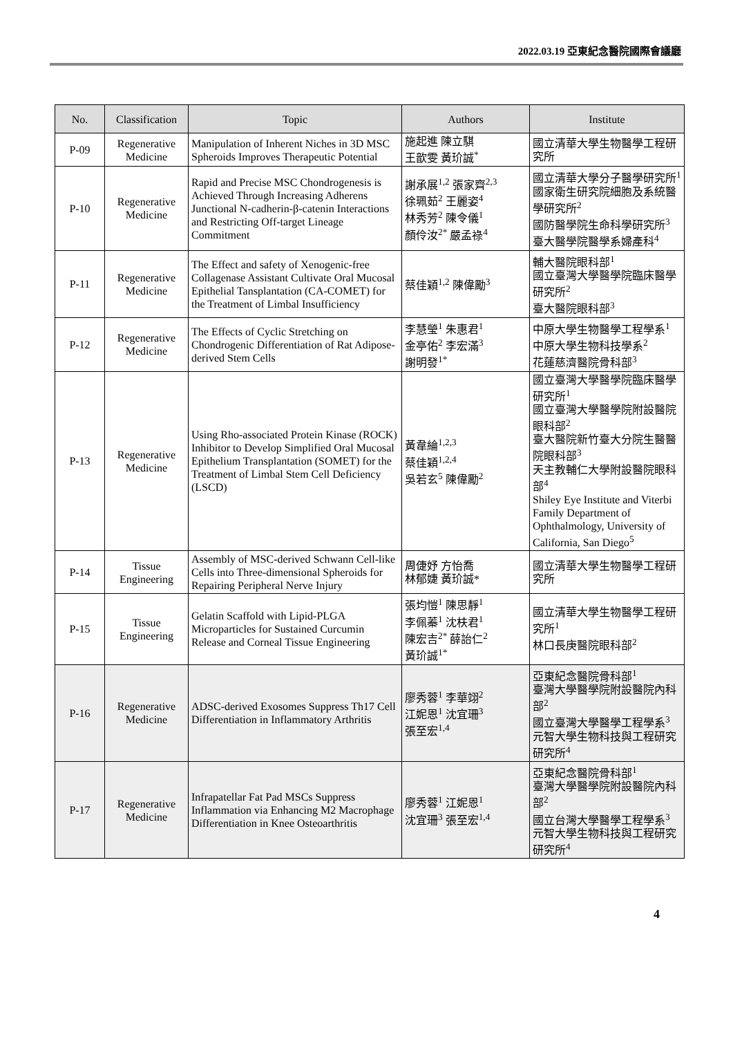2022.03.19 亞東紀念醫院國際會議廳
| No. | Classification | Topic | Authors | Institute |
| --- | --- | --- | --- | --- |
| P-09 | Regenerative Medicine | Manipulation of Inherent Niches in 3D MSC Spheroids Improves Therapeutic Potential | 施起進 陳立騏 王歆雯 黃玠誠<sup>*</sup> | 國立清華大學生物醫學工程研究所 |
| P-10 | Regenerative Medicine | Rapid and Precise MSC Chondrogenesis is Achieved Through Increasing Adherens Junctional N-cadherin-β-catenin Interactions and Restricting Off-target Lineage Commitment | 謝承展<sup>1,2</sup> 張家齊<sup>2,3</sup> 徐珮茹<sup>2</sup> 王麗姿<sup>4</sup> 林秀芳<sup>2</sup> 陳令儀<sup>1</sup> 顏伶汝<sup>2*</sup> 嚴孟祿<sup>4</sup> | 國立清華大學分子醫學研究所<sup>1</sup> 國家衛生研究院細胞及系統醫學研究所<sup>2</sup> 國防醫學院生命科學研究所<sup>3</sup> 臺大醫學院醫學系婦產科<sup>4</sup> |
| P-11 | Regenerative Medicine | The Effect and safety of Xenogenic-free Collagenase Assistant Cultivate Oral Mucosal Epithelial Tansplantation (CA-COMET) for the Treatment of Limbal Insufficiency | 蔡佳穎<sup>1,2</sup> 陳偉勵<sup>3</sup> | 輔大醫院眼科部<sup>1</sup> 國立臺灣大學醫學院臨床醫學研究所<sup>2</sup> 臺大醫院眼科部<sup>3</sup> |
| P-12 | Regenerative Medicine | The Effects of Cyclic Stretching on Chondrogenic Differentiation of Rat Adipose-derived Stem Cells | 李慧瑩<sup>1</sup> 朱惠君<sup>1</sup> 金亭佑<sup>2</sup> 李宏滿<sup>3</sup> 謝明發<sup>1*</sup> | 中原大學生物醫學工程學系<sup>1</sup> 中原大學生物科技學系<sup>2</sup> 花蓮慈濟醫院骨科部<sup>3</sup> |
| P-13 | Regenerative Medicine | Using Rho-associated Protein Kinase (ROCK) Inhibitor to Develop Simplified Oral Mucosal Epithelium Transplantation (SOMET) for the Treatment of Limbal Stem Cell Deficiency (LSCD) | 黃韋綸<sup>1,2,3</sup> 蔡佳穎<sup>1,2,4</sup> 吳若玄<sup>5</sup> 陳偉勵<sup>2</sup> | 國立臺灣大學醫學院臨床醫學研究所<sup>1</sup> 國立臺灣大學醫學院附設醫院眼科部<sup>2</sup> 臺大醫院新竹臺大分院生醫醫院眼科部<sup>3</sup> 天主教輔仁大學附設醫院眼科部<sup>4</sup> Shiley Eye Institute and Viterbi Family Department of Ophthalmology, University of California, San Diego<sup>5</sup> |
| P-14 | Tissue Engineering | Assembly of MSC-derived Schwann Cell-like Cells into Three-dimensional Spheroids for Repairing Peripheral Nerve Injury | 周倢妤 方怡喬 林郁婕 黃玠誠* | 國立清華大學生物醫學工程研究所 |
| P-15 | Tissue Engineering | Gelatin Scaffold with Lipid-PLGA Microparticles for Sustained Curcumin Release and Corneal Tissue Engineering | 張均愷<sup>1</sup> 陳思靜<sup>1</sup> 李佩蓁<sup>1</sup> 沈枎君<sup>1</sup> 陳宏吉<sup>2*</sup> 薛詒仁<sup>2</sup> 黃玠誠<sup>1*</sup> | 國立清華大學生物醫學工程研究所<sup>1</sup> 林口長庚醫院眼科部<sup>2</sup> |
| P-16 | Regenerative Medicine | ADSC-derived Exosomes Suppress Th17 Cell Differentiation in Inflammatory Arthritis | 廖秀蓉<sup>1</sup> 李華翊<sup>2</sup> 江妮恩<sup>1</sup> 沈宜珊<sup>3</sup> 張至宏<sup>1,4</sup> | 亞東紀念醫院骨科部<sup>1</sup> 臺灣大學醫學院附設醫院內科部<sup>2</sup> 國立臺灣大學醫學工程學系<sup>3</sup> 元智大學生物科技與工程研究研究所<sup>4</sup> |
| P-17 | Regenerative Medicine | Infrapatellar Fat Pad MSCs Suppress Inflammation via Enhancing M2 Macrophage Differentiation in Knee Osteoarthritis | 廖秀蓉<sup>1</sup> 江妮恩<sup>1</sup> 沈宜珊<sup>3</sup> 張至宏<sup>1,4</sup> | 亞東紀念醫院骨科部<sup>1</sup> 臺灣大學醫學院附設醫院內科部<sup>2</sup> 國立台灣大學醫學工程學系<sup>3</sup> 元智大學生物科技與工程研究研究所<sup>4</sup> |
4